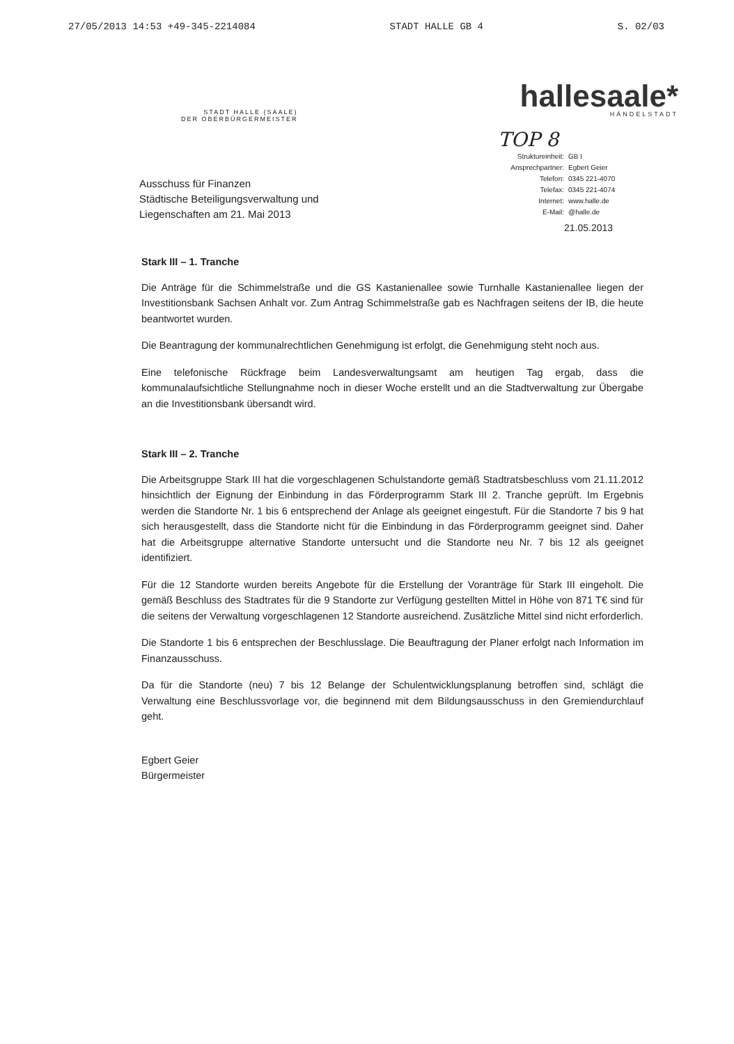27/05/2013 14:53 +49-345-2214084 STADT HALLE GB 4 S. 02/03
STADT HALLE (SAALE)
DER OBERBÜRGERMEISTER
hallesaale*
HÄNDELSTADT
TOP 8
Struktureinheit: GB I
Ansprechpartner: Egbert Geier
Telefon: 0345 221-4070
Telefax: 0345 221-4074
Internet: www.halle.de
E-Mail: @halle.de
Ausschuss für Finanzen
Städtische Beteiligungsverwaltung und
Liegenschaften am 21. Mai 2013
21.05.2013
Stark III – 1. Tranche
Die Anträge für die Schimmelstraße und die GS Kastanienallee sowie Turnhalle Kastanienallee liegen der Investitionsbank Sachsen Anhalt vor. Zum Antrag Schimmelstraße gab es Nachfragen seitens der IB, die heute beantwortet wurden.
Die Beantragung der kommunalrechtlichen Genehmigung ist erfolgt, die Genehmigung steht noch aus.
Eine telefonische Rückfrage beim Landesverwaltungsamt am heutigen Tag ergab, dass die kommunalaufsichtliche Stellungnahme noch in dieser Woche erstellt und an die Stadtverwaltung zur Übergabe an die Investitionsbank übersandt wird.
Stark III – 2. Tranche
Die Arbeitsgruppe Stark III hat die vorgeschlagenen Schulstandorte gemäß Stadtratsbeschluss vom 21.11.2012 hinsichtlich der Eignung der Einbindung in das Förderprogramm Stark III 2. Tranche geprüft. Im Ergebnis werden die Standorte Nr. 1 bis 6 entsprechend der Anlage als geeignet eingestuft. Für die Standorte 7 bis 9 hat sich herausgestellt, dass die Standorte nicht für die Einbindung in das Förderprogramm geeignet sind. Daher hat die Arbeitsgruppe alternative Standorte untersucht und die Standorte neu Nr. 7 bis 12 als geeignet identifiziert.
Für die 12 Standorte wurden bereits Angebote für die Erstellung der Voranträge für Stark III eingeholt. Die gemäß Beschluss des Stadtrates für die 9 Standorte zur Verfügung gestellten Mittel in Höhe von 871 T€ sind für die seitens der Verwaltung vorgeschlagenen 12 Standorte ausreichend. Zusätzliche Mittel sind nicht erforderlich.
Die Standorte 1 bis 6 entsprechen der Beschlusslage. Die Beauftragung der Planer erfolgt nach Information im Finanzausschuss.
Da für die Standorte (neu) 7 bis 12 Belange der Schulentwicklungsplanung betroffen sind, schlägt die Verwaltung eine Beschlussvorlage vor, die beginnend mit dem Bildungsausschuss in den Gremiendurchlauf geht.
Egbert Geier
Bürgermeister